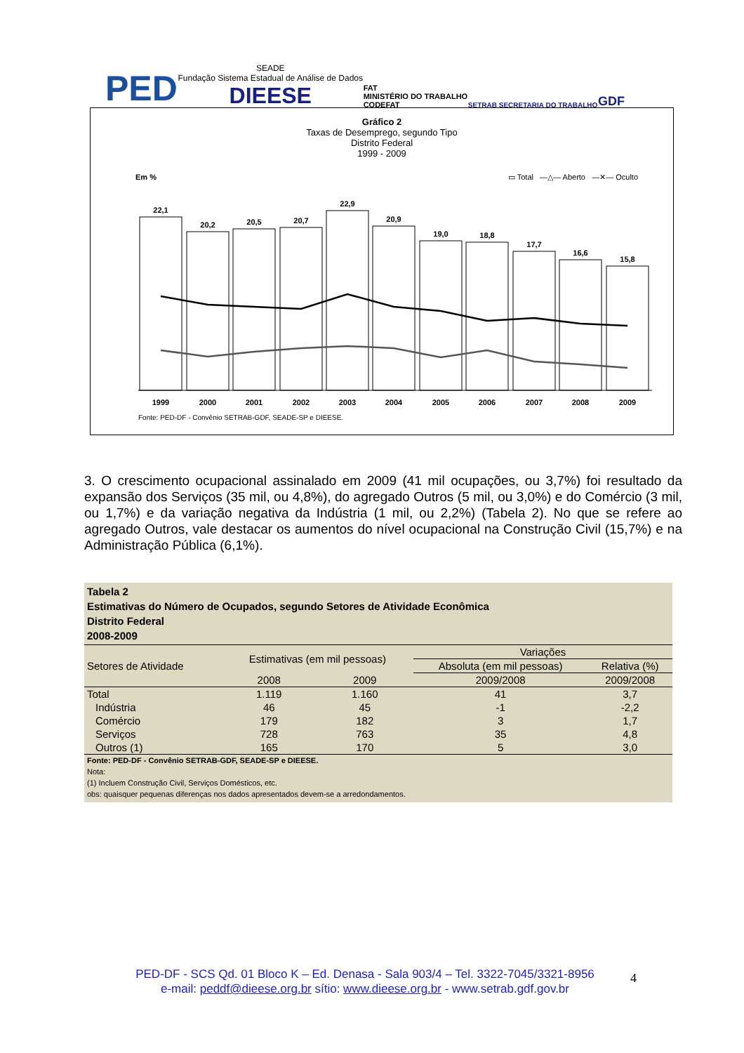PED SEADE
Fundação Sistema Estadual de Análise de Dados
DIEESE FAT
MINISTÉRIO DO TRABALHO
CODEFAT SETRAB SECRETARIA DO TRABALHO GDF
Gráfico 2
Taxas de Desemprego, segundo Tipo
Distrito Federal
1999 - 2009
Em % ▭ Total —△— Aberto —✕— Oculto
22,1
20,2
20,5
20,7
22,9
20,9
19,0
18,8
17,7
16,6
15,8
1999
2000
2001
2002
2003
2004
2005
2006
2007
2008
2009
Fonte: PED-DF - Convênio SETRAB-GDF, SEADE-SP e DIEESE.
3. O crescimento ocupacional assinalado em 2009 (41 mil ocupações, ou 3,7%) foi resultado da expansão dos Serviços (35 mil, ou 4,8%), do agregado Outros (5 mil, ou 3,0%) e do Comércio (3 mil, ou 1,7%) e da variação negativa da Indústria (1 mil, ou 2,2%) (Tabela 2). No que se refere ao agregado Outros, vale destacar os aumentos do nível ocupacional na Construção Civil (15,7%) e na Administração Pública (6,1%).
Tabela 2
Estimativas do Número de Ocupados, segundo Setores de Atividade Econômica
Distrito Federal
2008-2009
| Setores de Atividade | Estimativas (em mil pessoas) | | Variações | |
| --- | --- | --- | --- | --- |
| | | | Absoluta (em mil pessoas) | Relativa (%) |
| | 2008 | 2009 | 2009/2008 | 2009/2008 |
| Total | 1.119 | 1.160 | 41 | 3,7 |
| Indústria | 46 | 45 | -1 | -2,2 |
| Comércio | 179 | 182 | 3 | 1,7 |
| Serviços | 728 | 763 | 35 | 4,8 |
| Outros (1) | 165 | 170 | 5 | 3,0 |
Fonte: PED-DF - Convênio SETRAB-GDF, SEADE-SP e DIEESE.
Nota:
(1) Incluem Construção Civil, Serviços Domésticos, etc.
obs: quaisquer pequenas diferenças nos dados apresentados devem-se a arredondamentos.
PED-DF - SCS Qd. 01 Bloco K – Ed. Denasa - Sala 903/4 – Tel. 3322-7045/3321-8956
e-mail: peddf@dieese.org.br sítio: www.dieese.org.br - www.setrab.gdf.gov.br
4